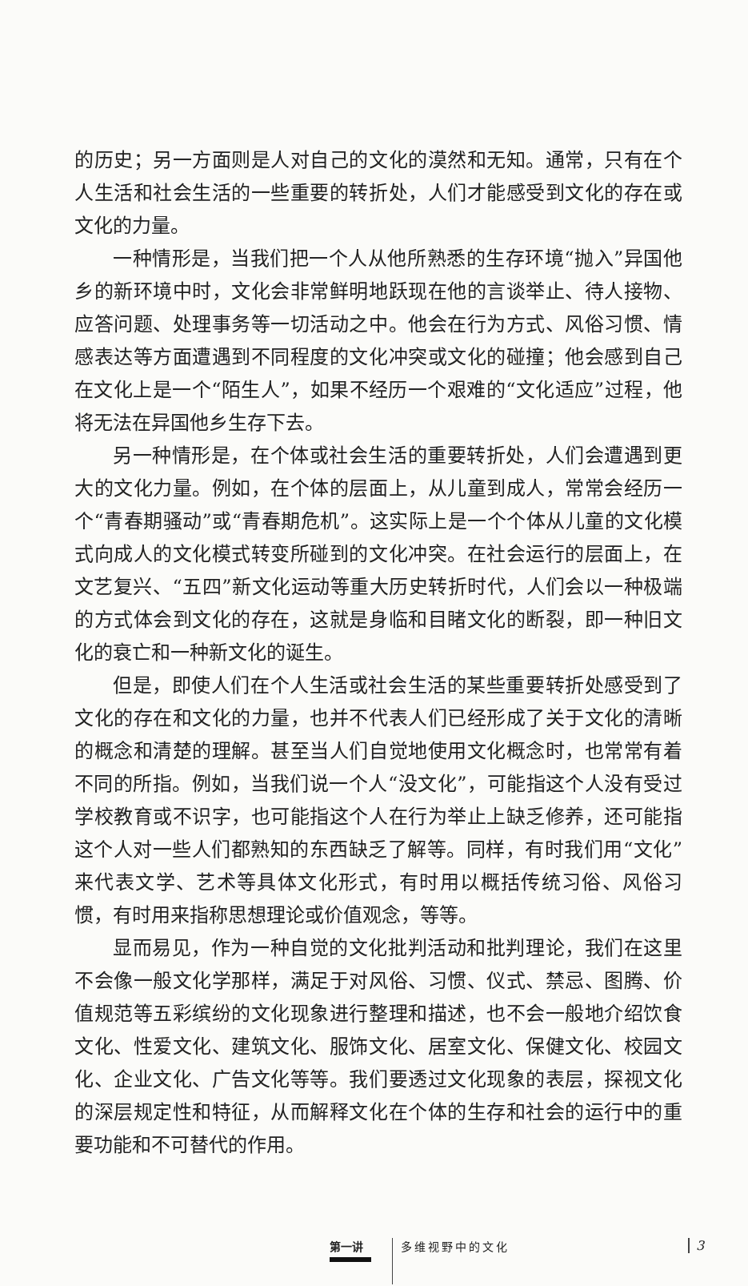的历史；另一方面则是人对自己的文化的漠然和无知。通常，只有在个人生活和社会生活的一些重要的转折处，人们才能感受到文化的存在或文化的力量。
一种情形是，当我们把一个人从他所熟悉的生存环境“抛入”异国他乡的新环境中时，文化会非常鲜明地跃现在他的言谈举止、待人接物、应答问题、处理事务等一切活动之中。他会在行为方式、风俗习惯、情感表达等方面遭遇到不同程度的文化冲突或文化的碰撞；他会感到自己在文化上是一个“陌生人”，如果不经历一个艰难的“文化适应”过程，他将无法在异国他乡生存下去。
另一种情形是，在个体或社会生活的重要转折处，人们会遭遇到更大的文化力量。例如，在个体的层面上，从儿童到成人，常常会经历一个“青春期骚动”或“青春期危机”。这实际上是一个个体从儿童的文化模式向成人的文化模式转变所碰到的文化冲突。在社会运行的层面上，在文艺复兴、“五四”新文化运动等重大历史转折时代，人们会以一种极端的方式体会到文化的存在，这就是身临和目睹文化的断裂，即一种旧文化的衰亡和一种新文化的诞生。
但是，即使人们在个人生活或社会生活的某些重要转折处感受到了文化的存在和文化的力量，也并不代表人们已经形成了关于文化的清晰的概念和清楚的理解。甚至当人们自觉地使用文化概念时，也常常有着不同的所指。例如，当我们说一个人“没文化”，可能指这个人没有受过学校教育或不识字，也可能指这个人在行为举止上缺乏修养，还可能指这个人对一些人们都熟知的东西缺乏了解等。同样，有时我们用“文化”来代表文学、艺术等具体文化形式，有时用以概括传统习俗、风俗习惯，有时用来指称思想理论或价值观念，等等。
显而易见，作为一种自觉的文化批判活动和批判理论，我们在这里不会像一般文化学那样，满足于对风俗、习惯、仪式、禁忌、图腾、价值规范等五彩缤纷的文化现象进行整理和描述，也不会一般地介绍饮食文化、性爱文化、建筑文化、服饰文化、居室文化、保健文化、校园文化、企业文化、广告文化等等。我们要透过文化现象的表层，探视文化的深层规定性和特征，从而解释文化在个体的生存和社会的运行中的重要功能和不可替代的作用。
第一讲 多维视野中的文化 3